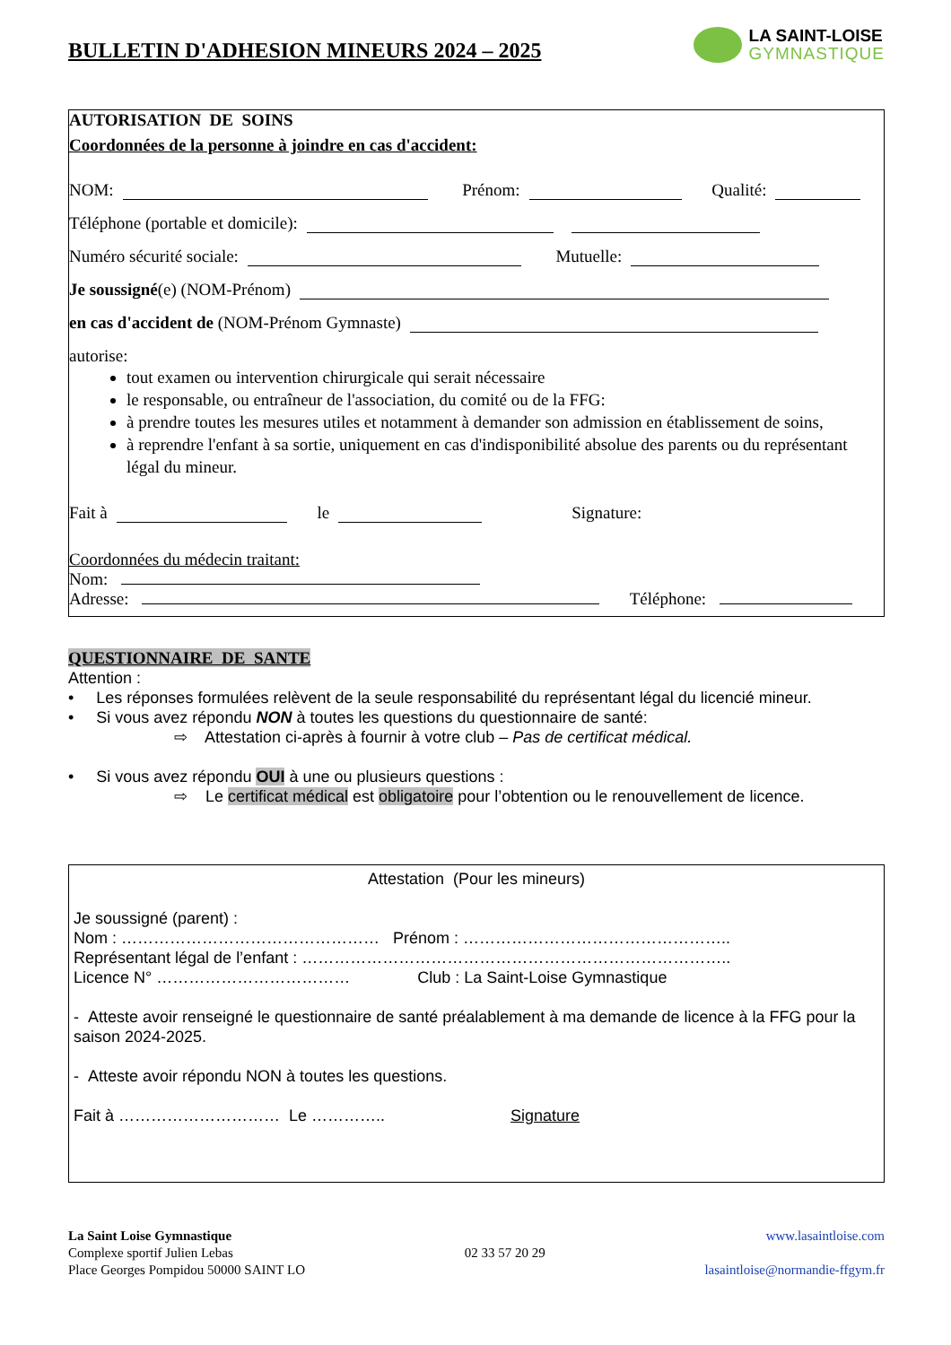BULLETIN D'ADHESION MINEURS 2024 – 2025
LA SAINT-LOISE
GYMNASTIQUE
AUTORISATION DE SOINS
Coordonnées de la personne à joindre en cas d'accident:
NOM: Prénom: Qualité:
Téléphone (portable et domicile):
Numéro sécurité sociale: Mutuelle:
Je soussigné (e) (NOM-Prénom)
en cas d'accident de (NOM-Prénom Gymnaste)
autorise:
tout examen ou intervention chirurgicale qui serait nécessaire
le responsable, ou entraîneur de l'association, du comité ou de la FFG:
à prendre toutes les mesures utiles et notamment à demander son admission en établissement de soins,
à reprendre l'enfant à sa sortie, uniquement en cas d'indisponibilité absolue des parents ou du représentant légal du mineur.
Fait à le Signature:
Coordonnées du médecin traitant:
Nom:
Adresse: Téléphone:
QUESTIONNAIRE DE SANTE
Attention :
• Les réponses formulées relèvent de la seule responsabilité du représentant légal du licencié mineur.
• Si vous avez répondu NON à toutes les questions du questionnaire de santé:
⇨ Attestation ci-après à fournir à votre club – Pas de certificat médical.
• Si vous avez répondu OUI à une ou plusieurs questions :
⇨ Le certificat médical est obligatoire pour l’obtention ou le renouvellement de licence.
Attestation (Pour les mineurs)
Je soussigné (parent) :
Nom : ………………………………………… Prénom : …………………………………………..
Représentant légal de l’enfant : ……………………………………………………………………..
Licence N° ……………………………… Club : La Saint-Loise Gymnastique
- Atteste avoir renseigné le questionnaire de santé préalablement à ma demande de licence à la FFG pour la saison 2024-2025.
- Atteste avoir répondu NON à toutes les questions.
Fait à ………………………… Le ………….. Signature
La Saint Loise Gymnastique
Complexe sportif Julien Lebas
Place Georges Pompidou 50000 SAINT LO
02 33 57 20 29
www.lasaintloise.com
lasaintloise@normandie-ffgym.fr